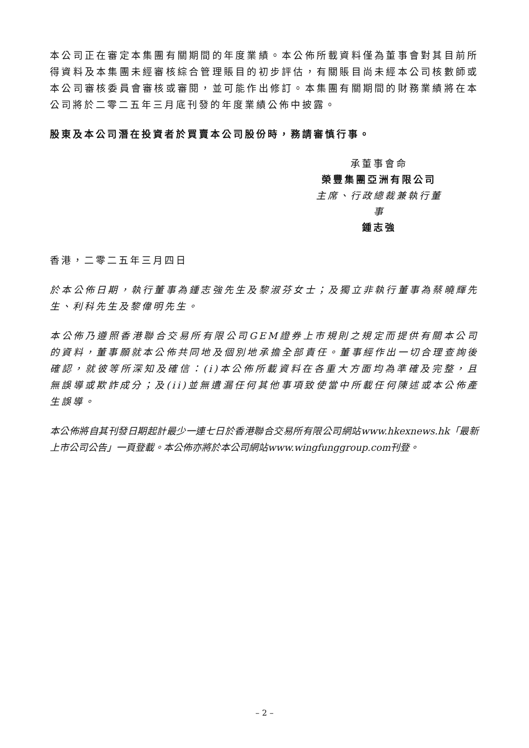本公司正在審定本集團有關期間的年度業績。本公佈所載資料僅為董事會對其目前所得資料及本集團未經審核綜合管理賬目的初步評估，有關賬目尚未經本公司核數師或本公司審核委員會審核或審閱，並可能作出修訂。本集團有關期間的財務業績將在本公司將於二零二五年三月底刊發的年度業績公佈中披露。
股東及本公司潛在投資者於買賣本公司股份時，務請審慎行事。
承董事會命
榮豐集團亞洲有限公司
主席、行政總裁兼執行董事
鍾志強
香港，二零二五年三月四日
於本公佈日期，執行董事為鍾志強先生及黎淑芬女士；及獨立非執行董事為蔡曉輝先生、利科先生及黎偉明先生。
本公佈乃遵照香港聯合交易所有限公司GEM證券上市規則之規定而提供有關本公司的資料，董事願就本公佈共同地及個別地承擔全部責任。董事經作出一切合理查詢後確認，就彼等所深知及確信：(i)本公佈所載資料在各重大方面均為準確及完整，且無誤導或欺詐成分；及(ii)並無遺漏任何其他事項致使當中所載任何陳述或本公佈產生誤導。
本公佈將自其刊發日期起計最少一連七日於香港聯合交易所有限公司網站www.hkexnews.hk「最新上市公司公告」一頁登載。本公佈亦將於本公司網站www.wingfunggroup.com刊登。
– 2 –